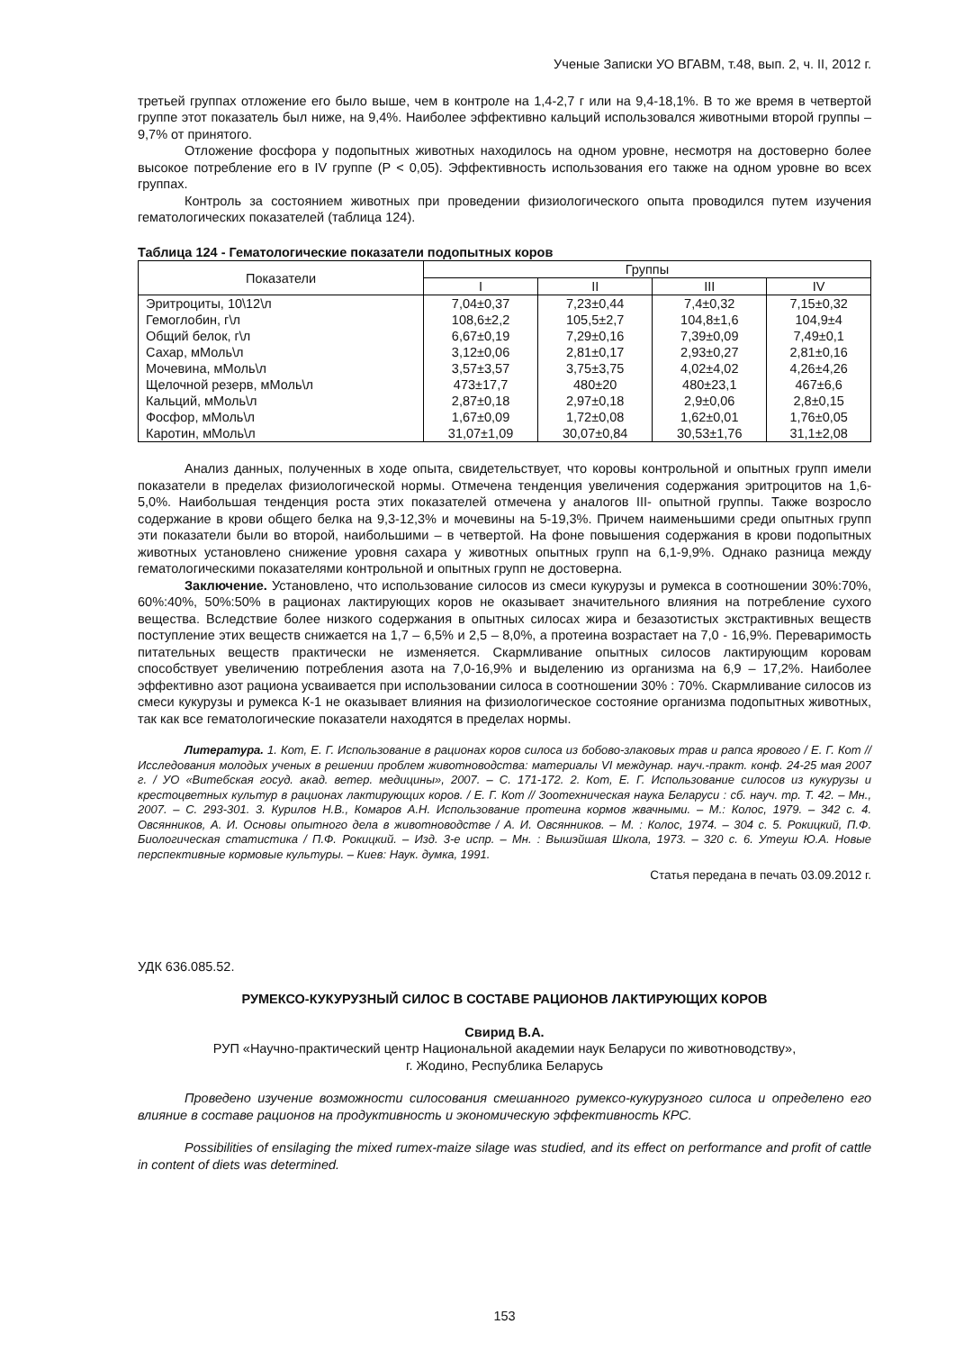Ученые Записки УО ВГАВМ, т.48, вып. 2, ч. II, 2012 г.
третьей группах отложение его было выше, чем в контроле на 1,4-2,7 г или на 9,4-18,1%. В то же время в четвертой группе этот показатель был ниже, на 9,4%. Наиболее эффективно кальций использовался животными второй группы – 9,7% от принятого.
Отложение фосфора у подопытных животных находилось на одном уровне, несмотря на достоверно более высокое потребление его в IV группе (P < 0,05). Эффективность использования его также на одном уровне во всех группах.
Контроль за состоянием животных при проведении физиологического опыта проводился путем изучения гематологических показателей (таблица 124).
Таблица 124 - Гематологические показатели подопытных коров
| Показатели | Группы | | | |
| --- | --- | --- | --- | --- |
| | I | II | III | IV |
| Эритроциты, 10\12\л | 7,04±0,37 | 7,23±0,44 | 7,4±0,32 | 7,15±0,32 |
| Гемоглобин, г\л | 108,6±2,2 | 105,5±2,7 | 104,8±1,6 | 104,9±4 |
| Общий белок, г\л | 6,67±0,19 | 7,29±0,16 | 7,39±0,09 | 7,49±0,1 |
| Сахар, мМоль\л | 3,12±0,06 | 2,81±0,17 | 2,93±0,27 | 2,81±0,16 |
| Мочевина, мМоль\л | 3,57±3,57 | 3,75±3,75 | 4,02±4,02 | 4,26±4,26 |
| Щелочной резерв, мМоль\л | 473±17,7 | 480±20 | 480±23,1 | 467±6,6 |
| Кальций, мМоль\л | 2,87±0,18 | 2,97±0,18 | 2,9±0,06 | 2,8±0,15 |
| Фосфор, мМоль\л | 1,67±0,09 | 1,72±0,08 | 1,62±0,01 | 1,76±0,05 |
| Каротин, мМоль\л | 31,07±1,09 | 30,07±0,84 | 30,53±1,76 | 31,1±2,08 |
Анализ данных, полученных в ходе опыта, свидетельствует, что коровы контрольной и опытных групп имели показатели в пределах физиологической нормы. Отмечена тенденция увеличения содержания эритроцитов на 1,6-5,0%. Наибольшая тенденция роста этих показателей отмечена у аналогов III- опытной группы. Также возросло содержание в крови общего белка на 9,3-12,3% и мочевины на 5-19,3%. Причем наименьшими среди опытных групп эти показатели были во второй, наибольшими – в четвертой. На фоне повышения содержания в крови подопытных животных установлено снижение уровня сахара у животных опытных групп на 6,1-9,9%. Однако разница между гематологическими показателями контрольной и опытных групп не достоверна.
Заключение. Установлено, что использование силосов из смеси кукурузы и румекса в соотношении 30%:70%, 60%:40%, 50%:50% в рационах лактирующих коров не оказывает значительного влияния на потребление сухого вещества. Вследствие более низкого содержания в опытных силосах жира и безазотистых экстрактивных веществ поступление этих веществ снижается на 1,7 – 6,5% и 2,5 – 8,0%, а протеина возрастает на 7,0 - 16,9%. Переваримость питательных веществ практически не изменяется. Скармливание опытных силосов лактирующим коровам способствует увеличению потребления азота на 7,0-16,9% и выделению из организма на 6,9 – 17,2%. Наиболее эффективно азот рациона усваивается при использовании силоса в соотношении 30% : 70%. Скармливание силосов из смеси кукурузы и румекса К-1 не оказывает влияния на физиологическое состояние организма подопытных животных, так как все гематологические показатели находятся в пределах нормы.
Литература. 1. Кот, Е. Г. Использование в рационах коров силоса из бобово-злаковых трав и рапса ярового / Е. Г. Кот // Исследования молодых ученых в решении проблем животноводства: материалы VI междунар. науч.-практ. конф. 24-25 мая 2007 г. / УО «Витебская госуд. акад. ветер. медицины», 2007. – С. 171-172. 2. Кот, Е. Г. Использование силосов из кукурузы и крестоцветных культур в рационах лактирующих коров. / Е. Г. Кот // Зоотехническая наука Беларуси : сб. науч. тр. Т. 42. – Мн., 2007. – С. 293-301. 3. Курилов Н.В., Комаров А.Н. Использование протеина кормов жвачными. – М.: Колос, 1979. – 342 с. 4. Овсянников, А. И. Основы опытного дела в животноводстве / А. И. Овсянников. – М. : Колос, 1974. – 304 с. 5. Рокицкий, П.Ф. Биологическая статистика / П.Ф. Рокицкий. – Изд. 3-е испр. – Мн. : Вышэйшая Школа, 1973. – 320 с. 6. Утеуш Ю.А. Новые перспективные кормовые культуры. – Киев: Наук. думка, 1991.
Статья передана в печать 03.09.2012 г.
УДК 636.085.52.
РУМЕКСО-КУКУРУЗНЫЙ СИЛОС В СОСТАВЕ РАЦИОНОВ ЛАКТИРУЮЩИХ КОРОВ
Свирид В.А.
РУП «Научно-практический центр Национальной академии наук Беларуси по животноводству»,
г. Жодино, Республика Беларусь
Проведено изучение возможности силосования смешанного румексо-кукурузного силоса и определено его влияние в составе рационов на продуктивность и экономическую эффективность КРС.
Possibilities of ensilaging the mixed rumex-maize silage was studied, and its effect on performance and profit of cattle in content of diets was determined.
153